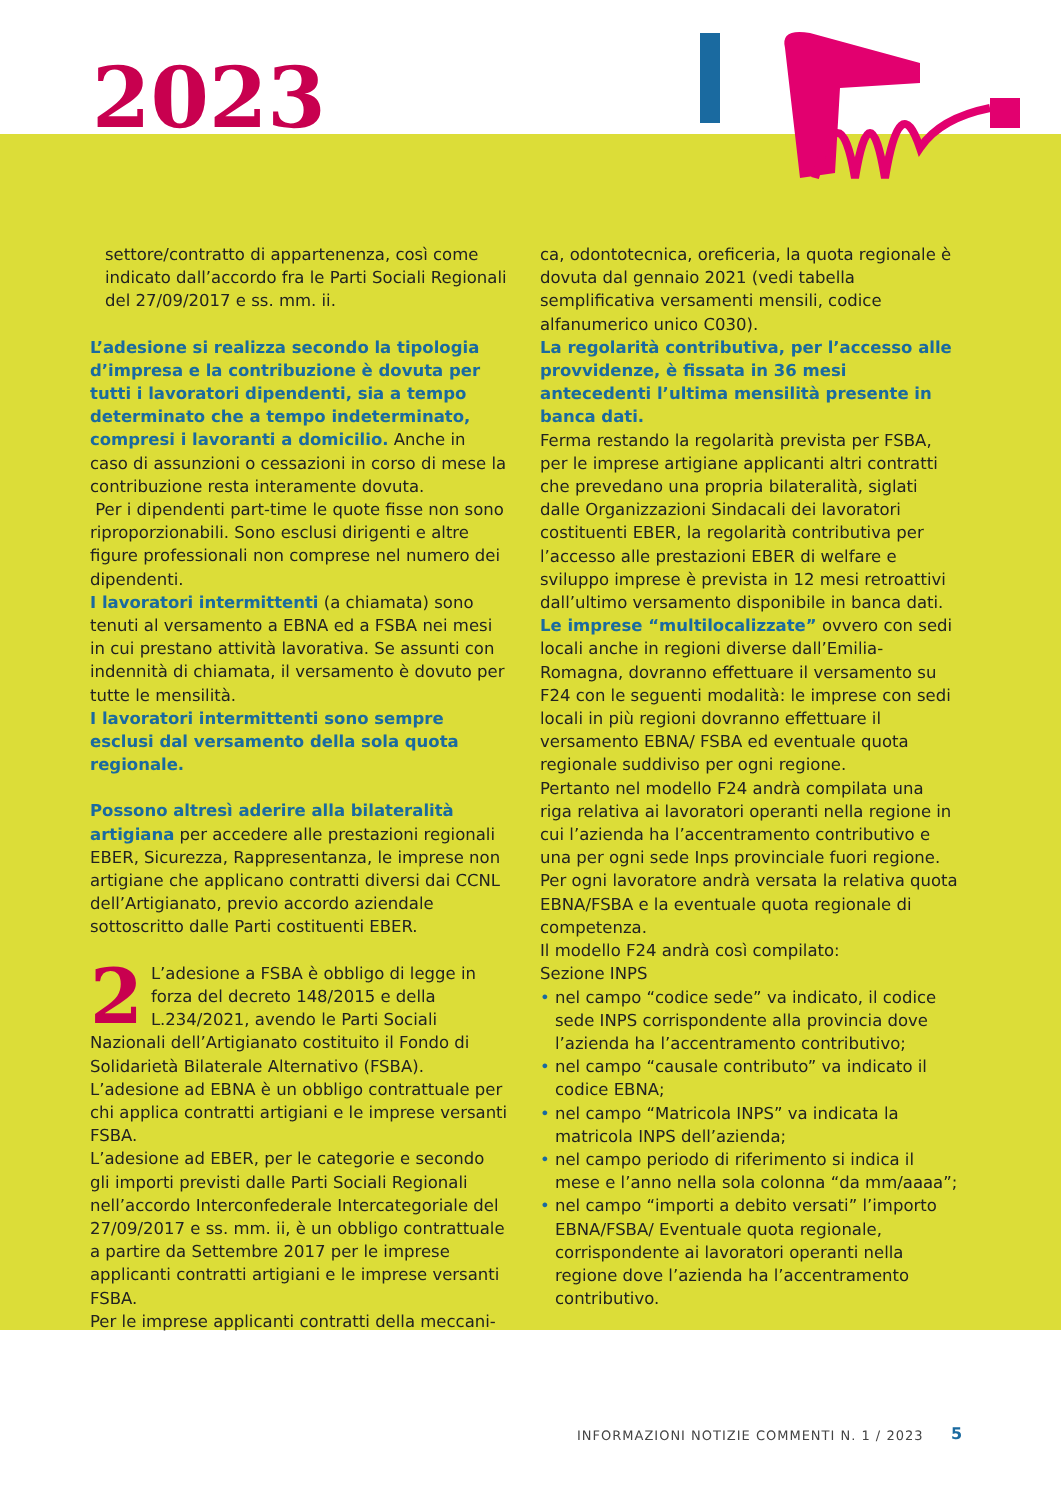2023
settore/contratto di appartenenza, così come indicato dall’accordo fra le Parti Sociali Regionali del 27/09/2017 e ss. mm. ii.
L’adesione si realizza secondo la tipologia d’impresa e la contribuzione è dovuta per tutti i lavoratori dipendenti, sia a tempo determinato che a tempo indeterminato, compresi i lavoranti a domicilio. Anche in caso di assunzioni o cessazioni in corso di mese la contribuzione resta interamente dovuta.
Per i dipendenti part-time le quote fisse non sono riproporzionabili. Sono esclusi dirigenti e altre figure professionali non comprese nel numero dei dipendenti.
I lavoratori intermittenti (a chiamata) sono tenuti al versamento a EBNA ed a FSBA nei mesi in cui prestano attività lavorativa. Se assunti con indennità di chiamata, il versamento è dovuto per tutte le mensilità.
I lavoratori intermittenti sono sempre esclusi dal versamento della sola quota regionale.
Possono altresì aderire alla bilateralità artigiana per accedere alle prestazioni regionali EBER, Sicurezza, Rappresentanza, le imprese non artigiane che applicano contratti diversi dai CCNL dell’Artigianato, previo accordo aziendale sottoscritto dalle Parti costituenti EBER.
2 L’adesione a FSBA è obbligo di legge in forza del decreto 148/2015 e della L.234/2021, avendo le Parti Sociali Nazionali dell’Artigianato costituito il Fondo di Solidarietà Bilaterale Alternativo (FSBA).
L’adesione ad EBNA è un obbligo contrattuale per chi applica contratti artigiani e le imprese versanti FSBA.
L’adesione ad EBER, per le categorie e secondo gli importi previsti dalle Parti Sociali Regionali nell’accordo Interconfederale Intercategoriale del 27/09/2017 e ss. mm. ii, è un obbligo contrattuale a partire da Settembre 2017 per le imprese applicanti contratti artigiani e le imprese versanti FSBA.
Per le imprese applicanti contratti della meccani-
ca, odontotecnica, oreficeria, la quota regionale è dovuta dal gennaio 2021 (vedi tabella semplificativa versamenti mensili, codice alfanumerico unico C030).
La regolarità contributiva, per l’accesso alle provvidenze, è fissata in 36 mesi antecedenti l’ultima mensilità presente in banca dati.
Ferma restando la regolarità prevista per FSBA, per le imprese artigiane applicanti altri contratti che prevedano una propria bilateralità, siglati dalle Organizzazioni Sindacali dei lavoratori costituenti EBER, la regolarità contributiva per l’accesso alle prestazioni EBER di welfare e sviluppo imprese è prevista in 12 mesi retroattivi dall’ultimo versamento disponibile in banca dati.
Le imprese “multilocalizzate” ovvero con sedi locali anche in regioni diverse dall’Emilia-Romagna, dovranno effettuare il versamento su F24 con le seguenti modalità: le imprese con sedi locali in più regioni dovranno effettuare il versamento EBNA/ FSBA ed eventuale quota regionale suddiviso per ogni regione.
Pertanto nel modello F24 andrà compilata una riga relativa ai lavoratori operanti nella regione in cui l’azienda ha l’accentramento contributivo e una per ogni sede Inps provinciale fuori regione.
Per ogni lavoratore andrà versata la relativa quota EBNA/FSBA e la eventuale quota regionale di competenza.
Il modello F24 andrà così compilato:
Sezione INPS
• nel campo “codice sede” va indicato, il codice sede INPS corrispondente alla provincia dove l’azienda ha l’accentramento contributivo;
• nel campo “causale contributo” va indicato il codice EBNA;
• nel campo “Matricola INPS” va indicata la matricola INPS dell’azienda;
• nel campo periodo di riferimento si indica il mese e l’anno nella sola colonna “da mm/aaaa”;
• nel campo “importi a debito versati” l’importo EBNA/FSBA/ Eventuale quota regionale, corrispondente ai lavoratori operanti nella regione dove l’azienda ha l’accentramento contributivo.
INFORMAZIONI NOTIZIE COMMENTI N. 1 / 2023
5